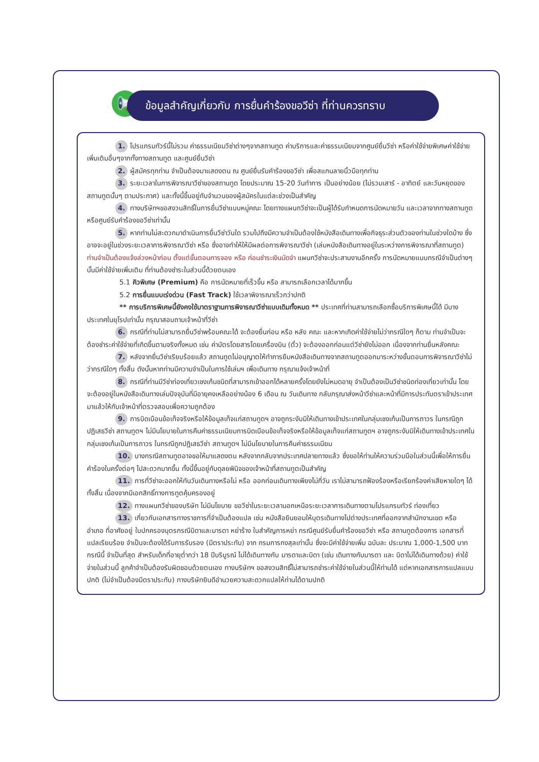📢
ข้อมูลสำคัญเกี่ยวกับ การยื่นคำร้องขอวีซ่า ที่ท่านควรทราบ
1. โปรแกรมทัวร์นี้ไม่รวม ค่าธรรมเนียมวีซ่าต่างๆจากสถานทูต ค่าบริการและค่าธรรมเนียมจากศูนย์ยื่นวีซ่า หรือค่าใช้จ่ายพิเศษค่าใช้จ่ายเพิ่มเติมอื่นๆจากทั้งทางสถานทูต และศูนย์ยื่นวีซ่า
2. ผู้สมัครทุกท่าน จำเป็นต้องมาแสดงตน ณ ศูนย์ยื่นรับคำร้องขอวีซ่า เพื่อสแกนลายนิ้วมือทุกท่าน
3. ระยะเวลาในการพิจารณาวีซ่าของสถานทูต โดยประมาณ 15-20 วันทำการ เป็นอย่างน้อย (ไม่รวมเสาร์ - อาทิตย์ และวันหยุดของสถานทูตนั้นๆ ตามประกาศ) และทั้งนี้ขึ้นอยู่กับจำนวนของผู้สมัครในแต่ละช่วงเป็นสำคัญ
4. ทางบริษัทฯขอสงวนสิทธิ์ในการยื่นวีซ่าแบบหมู่คณะ โดยทางแผนกวีซ่าจะเป็นผู้ได้รับกำหนดการนัดหมายวัน และเวลาจากทางสถานทูตหรือศูนย์รับคำร้องขอวีซ่าเท่านั้น
5. หากท่านไม่สะดวกมาดำเนินการยื่นวีซ่าวันใด รวมไปถึงมีความจำเป็นต้องใช้หนังสือเดินทางเพื่อกิจธุระส่วนตัวของท่านในช่วงใดบ้าง ซึ่งอาจจะอยู่ในช่วงระยะเวลาการพิจารณาวีซ่า หรือ ซึ่งอาจทำให้ให้มีผลต่อการพิจารณาวีซ่า (เล่มหนังสือเดินทางอยู่ในระหว่างการพิจารณาที่สถานทูต) ท่านจำเป็นต้องแจ้งล่วงหน้าก่อน ตั้งแต่ขั้นตอนการจอง หรือ ก่อนชำระเงินมัดจำ แผนกวีซ่าจะประสานงานอีกครั้ง การนัดหมายแบบกรณีจำเป็นต่างๆ นั้นมีค่าใช้จ่ายเพิ่มเติม ที่ท่านต้องชำระในส่วนนี้ด้วยตนเอง
5.1 คิวพิเศษ (Premium) คือ การนัดหมายที่เร็วขึ้น หรือ สามารถเลือกเวลาได้มากขึ้น
5.2 การยื่นแบบเร่งด่วน (Fast Track) ใช้เวลาพิจารณาเร็วกว่าปกติ
** การบริการพิเศษนี้ยังคงใช้มาตราฐานการพิจารณาวีซ่าแบบเดิมทั้งหมด ** ประเทศที่ท่านสามารถเลือกซื้อบริการพิเศษนี้ได้ มีบางประเทศในยุโรปเท่านั้น กรุณาสอบถามเจ้าหน้าที่วีซ่า
6. กรณีที่ท่านไม่สามารถยื่นวีซ่าพร้อมคณะได้ จะต้องยื่นก่อน หรือ หลัง คณะ และหากเกิดค่าใช้จ่ายไม่ว่ากรณีใดๆ ก็ตาม ท่านจำเป็นจะต้องชำระค่าใช้จ่ายที่เกิดขึ้นตามจริงทั้งหมด เช่น ค่าบัตรโดยสารโดยเครื่องบิน (ตั๋ว) จะต้องออกก่อนแต่วีซ่ายังไม่ออก เนื่องจากท่านยื่นหลังคณะ
7. หลังจากยื่นวีซ่าเรียบร้อยแล้ว สถานทูตไม่อนุญาตให้ทำการยืมหนังสือเดินทางจากสถานทูตออกมาระหว่างขั้นตอนการพิจารณาวีซ่าไม่ว่ากรณีใดๆ ทั้งสิ้น ดังนั้นหากท่านมีความจำเป็นในการใช้เล่มฯ เพื่อเดินทาง กรุณาแจ้งเจ้าหน้าที่
8. กรณีที่ท่านมีวีซ่าท่องเที่ยวเชงเก้นชนิดที่สามารถเข้าออกได้หลายครั้งโดยยังไม่หมดอายุ จำเป็นต้องเป็นวีซ่าชนิดท่องเที่ยวเท่านั้น โดยจะต้องอยู่ในหนังสือเดินทางเล่มปัจจุบันที่มีอายุคงเหลืออย่างน้อง 6 เดือน ณ วันเดินทาง กลับกรุณาส่งหน้าวีซ่าและหน้าที่มีการประทับตราเข้าประเทศมาแล้วให้กับเจ้าหน้าที่ตรวจสอบเพื่อความถูกต้อง
9. การบิดเบือนข้อเท็จจริงหรือให้ข้อมูลเท็จแก่สถานทูตฯ อาจถูกระงับมิให้เดินทางเข้าประเทศในกลุ่มเชงเก้นเป็นการถาวร ในกรณีถูกปฏิเสธวีซ่า สถานทูตฯ ไม่มีนโยบายในการคืนค่าธรรมเนียมการบิดเบือนข้อเท็จจริงหรือให้ข้อมูลเท็จแก่สถานทูตฯ อาจถูกระงับมิให้เดินทางเข้าประเทศในกลุ่มเชงเก้นเป็นการถาวร ในกรณีถูกปฏิเสธวีซ่า สถานทูตฯ ไม่มีนโยบายในการคืนค่าธรรมเนียม
10. บางกรณีสถานทูตอาจขอให้มาแสดงตน หลังจากกลับจากประเทศปลายทางแล้ว ซึ่งขอให้ท่านให้ความร่วมมือในส่วนนี้เพื่อให้การยื่นคำร้องในครั้งต่อๆ ไปสะดวกมากขึ้น ทั้งนี้ขึ้นอยู่กับดุลยพินิจของเจ้าหน้าที่สถานทูตเป็นสำคัญ
11. การที่วีซ่าจะออกให้ทันวันเดินทางหรือไม่ หรือ ออกก่อนเดินทางเพียงไม่กี่วัน เราไม่สามารถฟ้องร้องหรือเรียกร้องค่าเสียหายใดๆ ได้ทั้งสิ้น เนื่องจากมีเอกสิทธิ์ทางการทูตคุ้มครองอยู่
12. ทางแผนกวีซ่าของบริษัท ไม่มีนโยบาย ขอวีซ่าในระยะเวลานอกเหนือระยะเวลาการเดินทางตามโปรแกรมทัวร์ ท่องเที่ยว
13. เกี่ยวกับเอกสารทางราชการที่จำเป็นต้องแปล เช่น หนังสือยินยอมให้บุตรเดินทางไปต่างประเทศที่ออกจากสำนักงานเขต หรือ อำเภอ ที่อาศัยอยู่ ใบปกครองบุตรกรณีบิดาและมารดา หย่าร้าง ใบสำคัญการหย่า กรณีศูนย์รับยื่นคำร้องขอวีซ่า หรือ สถานทูตต้องการ เอกสารที่แปลเรียบร้อย จำเป็นจะต้องได้รับการรับรอง (มีตราประทับ) จาก กรมการกงสุลเท่านั้น ซึ่งจะมีค่าใช้จ่ายเพิ่ม ฉบับละ ประมาณ 1,000-1,500 บาท กรณีนี้ จำเป็นที่สุด สำหรับเด็กที่อายุต่ำกว่า 18 ปีบริบูรณ์ ไม่ได้เดินทางกับ มารดาและบิดา (เช่น เดินทางกับมารดา และ บิดาไม่ได้เดินทางด้วย) ค่าใช้จ่ายในส่วนนี้ ลูกค้าจำเป็นต้องรับผิดชอบด้วยตนเอง ทางบริษัทฯ ขอสงวนสิทธิ์ไม่สามารถชำระค่าใช้จ่ายในส่วนนี้ให้ท่านได้ แต่หากเอกสารการแปลแบบปกติ (ไม่จำเป็นต้องมีตราประทับ) ทางบริษัทยินดีอำนวยความสะดวกแปลให้ท่านได้ตามปกติ